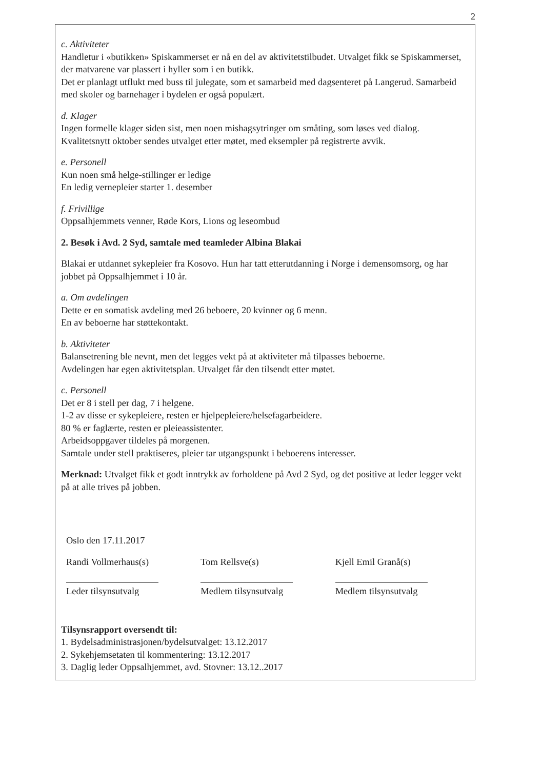2
c. Aktiviteter
Handletur i «butikken» Spiskammerset er nå en del av aktivitetstilbudet. Utvalget fikk se Spiskammerset, der matvarene var plassert i hyller som i en butikk.
Det er planlagt utflukt med buss til julegate, som et samarbeid med dagsenteret på Langerud. Samarbeid med skoler og barnehager i bydelen er også populært.
d. Klager
Ingen formelle klager siden sist, men noen mishagsytringer om småting, som løses ved dialog. Kvalitetsnytt oktober sendes utvalget etter møtet, med eksempler på registrerte avvik.
e. Personell
Kun noen små helge-stillinger er ledige
En ledig vernepleier starter 1. desember
f. Frivillige
Oppsalhjemmets venner, Røde Kors, Lions og leseombud
2. Besøk i Avd. 2 Syd, samtale med teamleder Albina Blakai
Blakai er utdannet sykepleier fra Kosovo. Hun har tatt etterutdanning i Norge i demensomsorg, og har jobbet på Oppsalhjemmet i 10 år.
a. Om avdelingen
Dette er en somatisk avdeling med 26 beboere, 20 kvinner og 6 menn.
En av beboerne har støttekontakt.
b. Aktiviteter
Balansetrening ble nevnt, men det legges vekt på at aktiviteter må tilpasses beboerne.
Avdelingen har egen aktivitetsplan. Utvalget får den tilsendt etter møtet.
c. Personell
Det er 8 i stell per dag, 7 i helgene.
1-2 av disse er sykepleiere, resten er hjelpepleiere/helsefagarbeidere.
80 % er faglærte, resten er pleieassistenter.
Arbeidsoppgaver tildeles på morgenen.
Samtale under stell praktiseres, pleier tar utgangspunkt i beboerens interesser.
Merknad: Utvalget fikk et godt inntrykk av forholdene på Avd 2 Syd, og det positive at leder legger vekt på at alle trives på jobben.
Oslo den 17.11.2017
Randi Vollmerhaus(s)
Leder tilsynsutvalg
Tom Rellsve(s)
Medlem tilsynsutvalg
Kjell Emil Granå(s)
Medlem tilsynsutvalg
Tilsynsrapport oversendt til:
1. Bydelsadministrasjonen/bydelsutvalget: 13.12.2017
2. Sykehjemsetaten til kommentering: 13.12.2017
3. Daglig leder Oppsalhjemmet, avd. Stovner: 13.12..2017